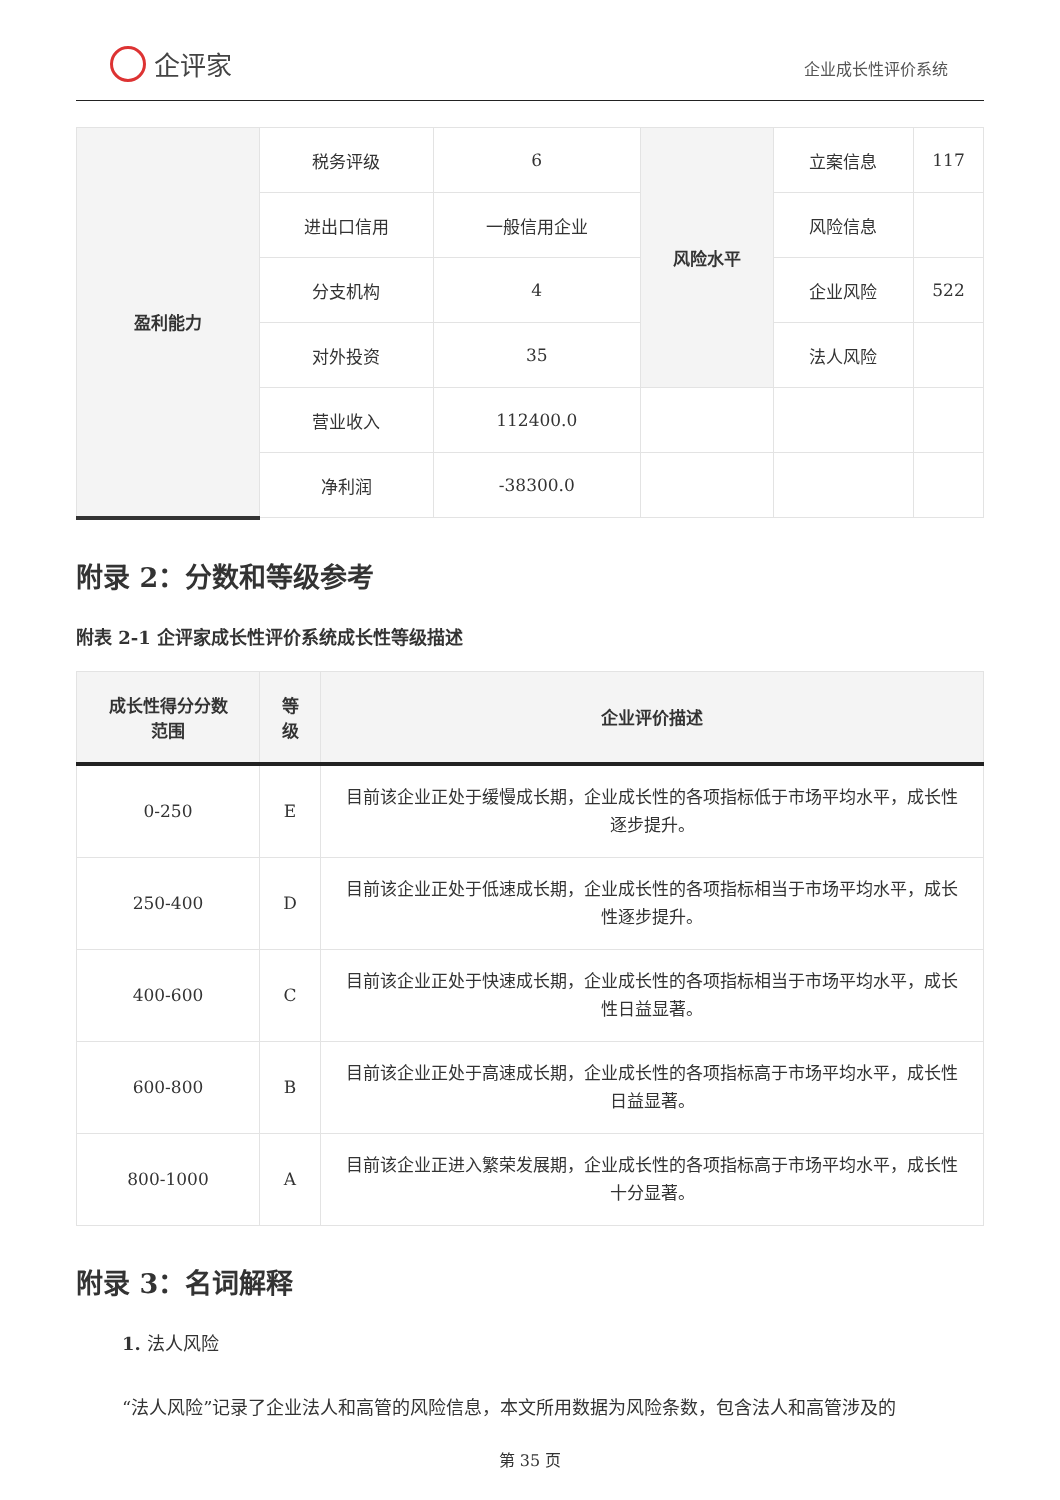企评家
企业成长性评价系统
| 盈利能力 | 税务评级 | 6 | 风险水平 | 立案信息 | 117 |
| | 进出口信用 | 一般信用企业 | | 风险信息 | |
| | 分支机构 | 4 | | 企业风险 | 522 |
| | 对外投资 | 35 | | 法人风险 | |
| | 营业收入 | 112400.0 | | | |
| | 净利润 | -38300.0 | | | |
附录 2：分数和等级参考
附表 2-1 企评家成长性评价系统成长性等级描述
| 成长性得分分数 范围 | 等 级 | 企业评价描述 |
| --- | --- | --- |
| 0-250 | E | 目前该企业正处于缓慢成长期，企业成长性的各项指标低于市场平均水平，成长性逐步提升。 |
| 250-400 | D | 目前该企业正处于低速成长期，企业成长性的各项指标相当于市场平均水平，成长性逐步提升。 |
| 400-600 | C | 目前该企业正处于快速成长期，企业成长性的各项指标相当于市场平均水平，成长性日益显著。 |
| 600-800 | B | 目前该企业正处于高速成长期，企业成长性的各项指标高于市场平均水平，成长性日益显著。 |
| 800-1000 | A | 目前该企业正进入繁荣发展期，企业成长性的各项指标高于市场平均水平，成长性十分显著。 |
附录 3：名词解释
1. 法人风险
“法人风险”记录了企业法人和高管的风险信息，本文所用数据为风险条数，包含法人和高管涉及的
第 35 页